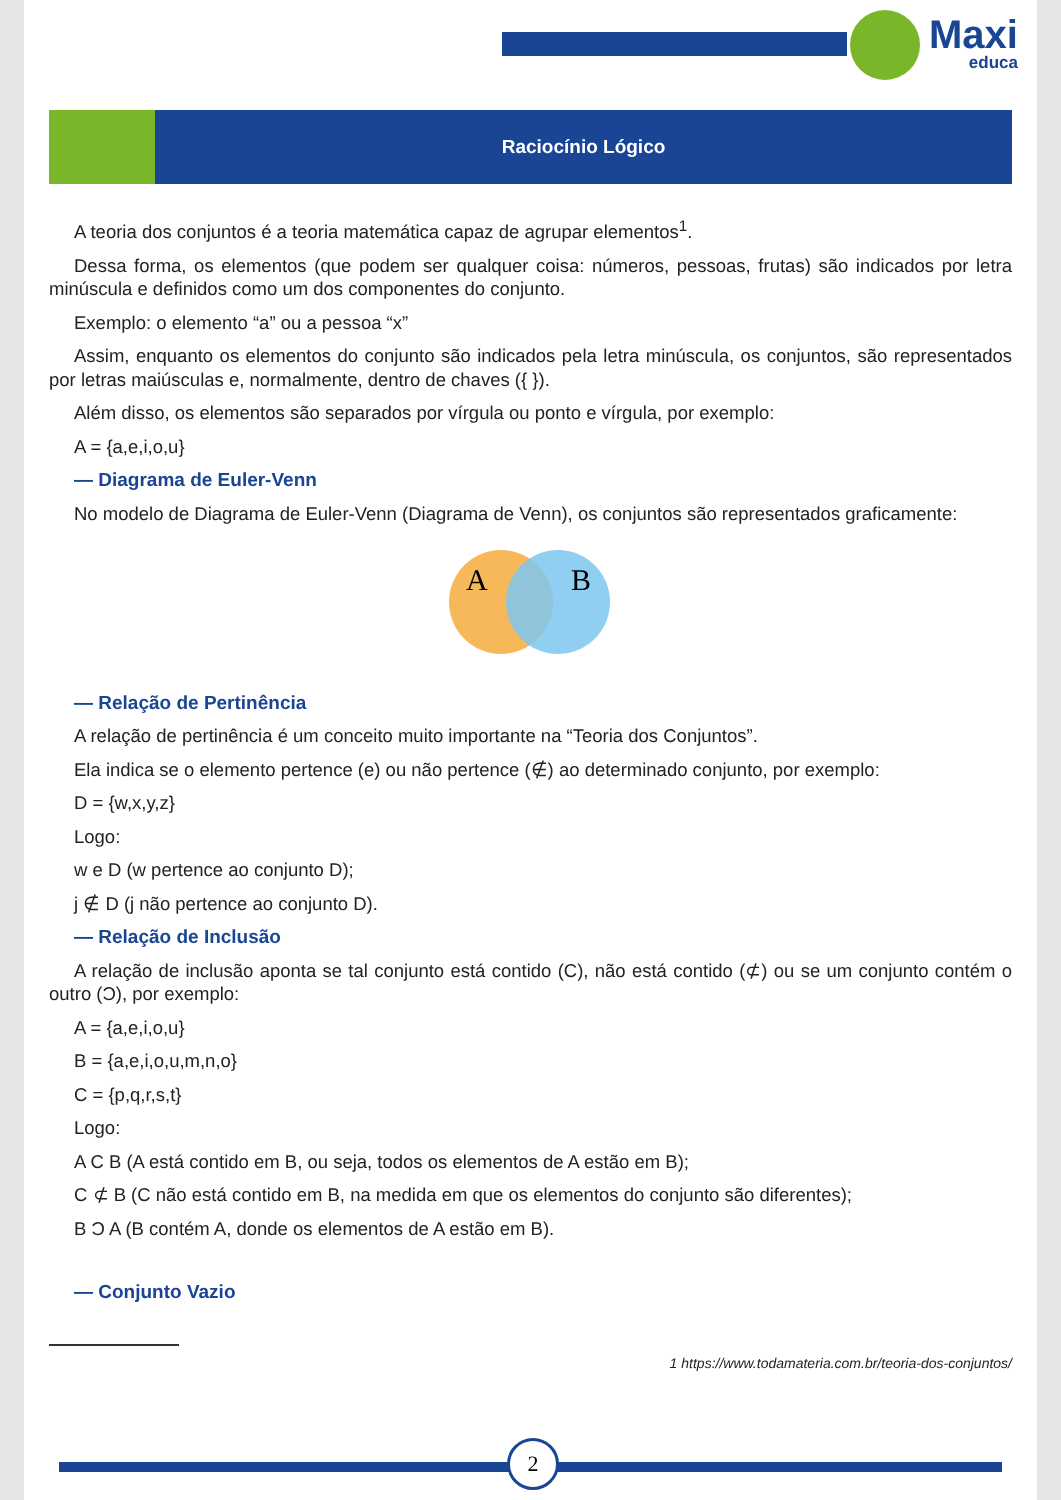Maxi
educa
Raciocínio Lógico
A teoria dos conjuntos é a teoria matemática capaz de agrupar elementos<sup>1</sup>.
Dessa forma, os elementos (que podem ser qualquer coisa: números, pessoas, frutas) são indicados por letra minúscula e definidos como um dos componentes do conjunto.
Exemplo: o elemento “a” ou a pessoa “x”
Assim, enquanto os elementos do conjunto são indicados pela letra minúscula, os conjuntos, são representados por letras maiúsculas e, normalmente, dentro de chaves ({ }).
Além disso, os elementos são separados por vírgula ou ponto e vírgula, por exemplo:
A = {a,e,i,o,u}
— Diagrama de Euler-Venn
No modelo de Diagrama de Euler-Venn (Diagrama de Venn), os conjuntos são representados graficamente:
A
B
— Relação de Pertinência
A relação de pertinência é um conceito muito importante na “Teoria dos Conjuntos”.
Ela indica se o elemento pertence (e) ou não pertence (∉) ao determinado conjunto, por exemplo:
D = {w,x,y,z}
Logo:
w e D (w pertence ao conjunto D);
j ∉ D (j não pertence ao conjunto D).
— Relação de Inclusão
A relação de inclusão aponta se tal conjunto está contido (C), não está contido (⊄) ou se um conjunto contém o outro (Ɔ), por exemplo:
A = {a,e,i,o,u}
B = {a,e,i,o,u,m,n,o}
C = {p,q,r,s,t}
Logo:
A C B (A está contido em B, ou seja, todos os elementos de A estão em B);
C ⊄ B (C não está contido em B, na medida em que os elementos do conjunto são diferentes);
B Ɔ A (B contém A, donde os elementos de A estão em B).
— Conjunto Vazio
1 https://www.todamateria.com.br/teoria-dos-conjuntos/
2